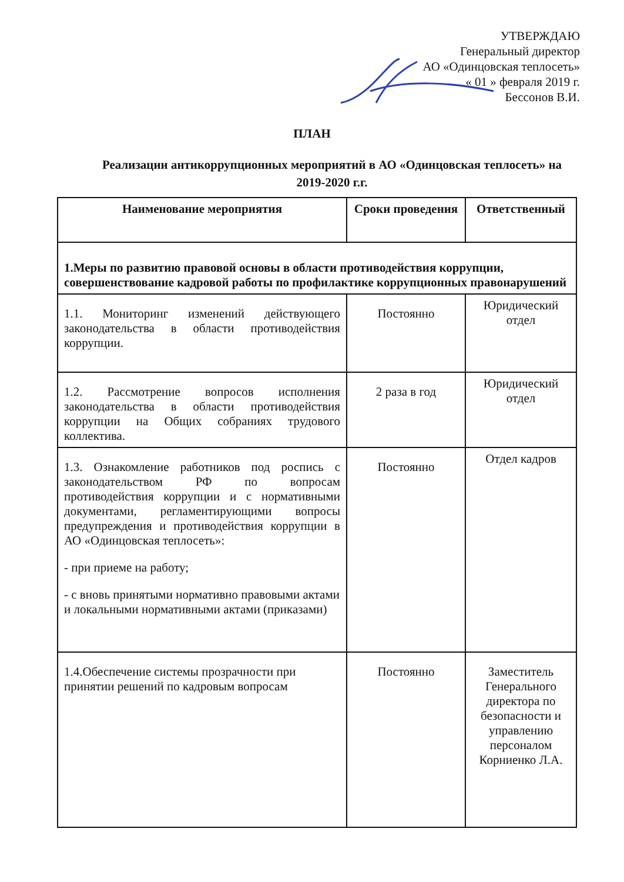УТВЕРЖДАЮ
Генеральный директор
АО «Одинцовская теплосеть»
« 01 » февраля 2019 г.
Бессонов В.И.
ПЛАН
Реализации антикоррупционных мероприятий в АО «Одинцовская теплосеть» на 2019-2020 г.г.
| Наименование мероприятия | Сроки проведения | Ответственный |
| --- | --- | --- |
| 1.Меры по развитию правовой основы в области противодействия коррупции, совершенствование кадровой работы по профилактике коррупционных правонарушений | | |
| 1.1. Мониторинг изменений действующего законодательства в области противодействия коррупции. | Постоянно | Юридический отдел |
| 1.2. Рассмотрение вопросов исполнения законодательства в области противодействия коррупции на Общих собраниях трудового коллектива. | 2 раза в год | Юридический отдел |
| 1.3. Ознакомление работников под роспись с законодательством РФ по вопросам противодействия коррупции и с нормативными документами, регламентирующими вопросы предупреждения и противодействия коррупции в АО «Одинцовская теплосеть»: - при приеме на работу; - с вновь принятыми нормативно правовыми актами и локальными нормативными актами (приказами) | Постоянно | Отдел кадров |
| 1.4.Обеспечение системы прозрачности при принятии решений по кадровым вопросам | Постоянно | Заместитель Генерального директора по безопасности и управлению персоналом Корниенко Л.А. |